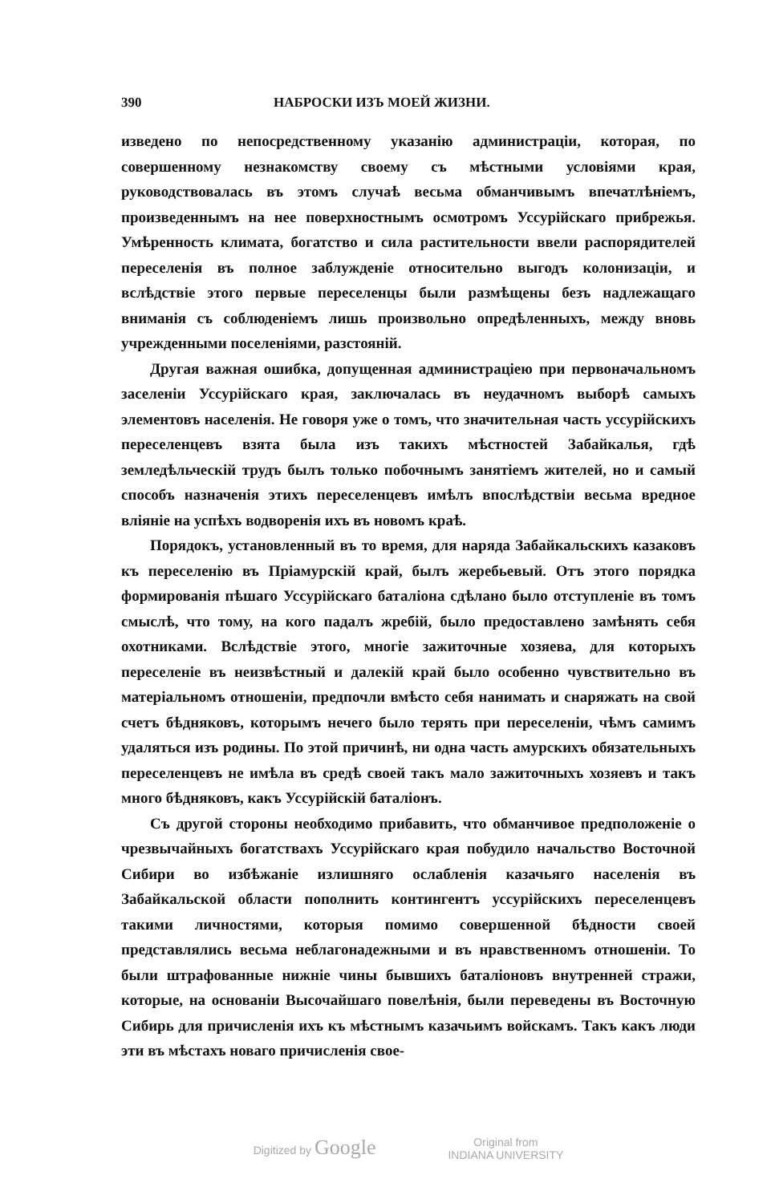390 НАБРОСКИ ИЗЪ МОЕЙ ЖИЗНИ.
изведено по непосредственному указанію администраціи, которая, по совершенному незнакомству своему съ мѣстными условіями края, руководствовалась въ этомъ случаѣ весьма обманчивымъ впечатлѣніемъ, произведеннымъ на нее поверхностнымъ осмотромъ Уссурійскаго прибрежья. Умѣренность климата, богатство и сила растительности ввели распорядителей переселенія въ полное заблужденіе относительно выгодъ колонизаціи, и вслѣдствіе этого первые переселенцы были размѣщены безъ надлежащаго вниманія съ соблюденіемъ лишь произвольно опредѣленныхъ, между вновь учрежденными поселеніями, разстояній.
Другая важная ошибка, допущенная администраціею при первоначальномъ заселеніи Уссурійскаго края, заключалась въ неудачномъ выборѣ самыхъ элементовъ населенія. Не говоря уже о томъ, что значительная часть уссурійскихъ переселенцевъ взята была изъ такихъ мѣстностей Забайкалья, гдѣ земледѣльческій трудъ былъ только побочнымъ занятіемъ жителей, но и самый способъ назначенія этихъ переселенцевъ имѣлъ впослѣдствіи весьма вредное вліяніе на успѣхъ водворенія ихъ въ новомъ краѣ.
Порядокъ, установленный въ то время, для наряда Забайкальскихъ казаковъ къ переселенію въ Пріамурскій край, былъ жеребьевый. Отъ этого порядка формированія пѣшаго Уссурійскаго баталіона сдѣлано было отступленіе въ томъ смыслѣ, что тому, на кого падалъ жребій, было предоставлено замѣнять себя охотниками. Вслѣдствіе этого, многіе зажиточные хозяева, для которыхъ переселеніе въ неизвѣстный и далекій край было особенно чувствительно въ матеріальномъ отношеніи, предпочли вмѣсто себя нанимать и снаряжать на свой счетъ бѣдняковъ, которымъ нечего было терять при переселеніи, чѣмъ самимъ удаляться изъ родины. По этой причинѣ, ни одна часть амурскихъ обязательныхъ переселенцевъ не имѣла въ средѣ своей такъ мало зажиточныхъ хозяевъ и такъ много бѣдняковъ, какъ Уссурійскій баталіонъ.
Съ другой стороны необходимо прибавить, что обманчивое предположеніе о чрезвычайныхъ богатствахъ Уссурійскаго края побудило начальство Восточной Сибири во избѣжаніе излишняго ослабленія казачьяго населенія въ Забайкальской области пополнить контингентъ уссурійскихъ переселенцевъ такими личностями, которыя помимо совершенной бѣдности своей представлялись весьма неблагонадежными и въ нравственномъ отношеніи. То были штрафованные нижніе чины бывшихъ баталіоновъ внутренней стражи, которые, на основаніи Высочайшаго повелѣнія, были переведены въ Восточную Сибирь для причисленія ихъ къ мѣстнымъ казачьимъ войскамъ. Такъ какъ люди эти въ мѣстахъ новаго причисленія свое-
Digitized by Google
Original from
INDIANA UNIVERSITY